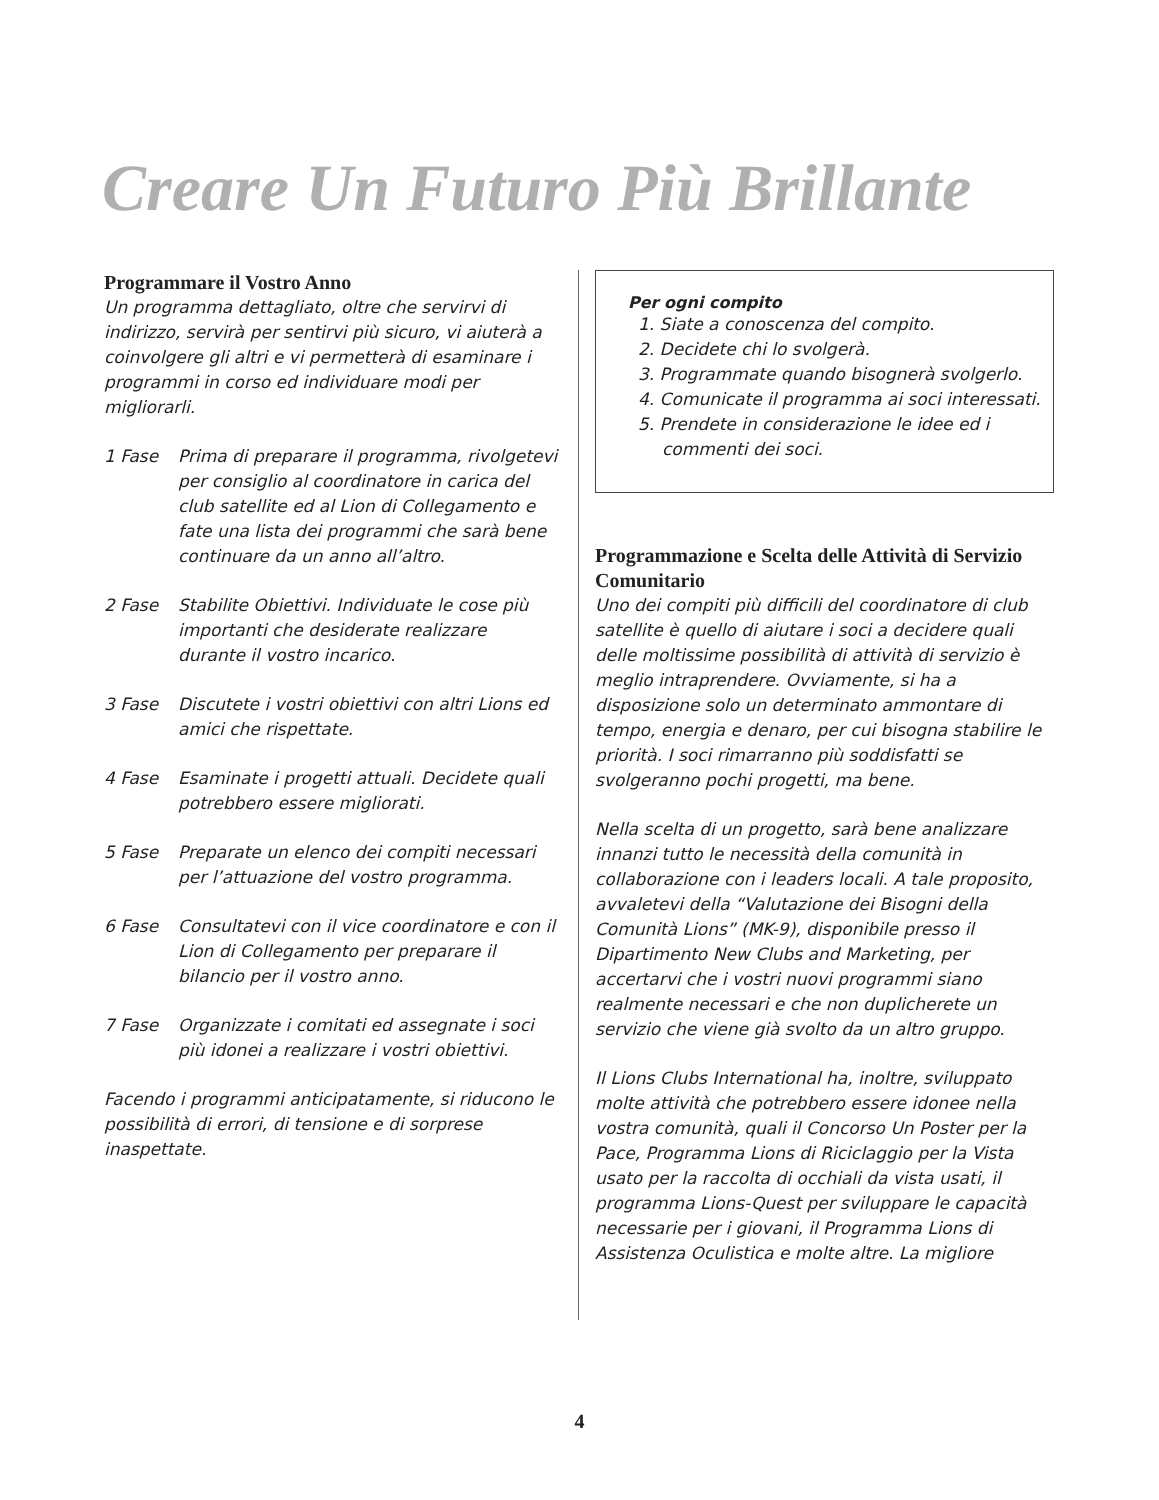Creare Un Futuro Più Brillante
Programmare il Vostro Anno
Un programma dettagliato, oltre che servirvi di indirizzo, servirà per sentirvi più sicuro, vi aiuterà a coinvolgere gli altri e vi permetterà di esaminare i programmi in corso ed individuare modi per migliorarli.
1 Fase Prima di preparare il programma, rivolgetevi per consiglio al coordinatore in carica del club satellite ed al Lion di Collegamento e fate una lista dei programmi che sarà bene continuare da un anno all’altro.
2 Fase Stabilite Obiettivi. Individuate le cose più importanti che desiderate realizzare durante il vostro incarico.
3 Fase Discutete i vostri obiettivi con altri Lions ed amici che rispettate.
4 Fase Esaminate i progetti attuali. Decidete quali potrebbero essere migliorati.
5 Fase Preparate un elenco dei compiti necessari per l’attuazione del vostro programma.
6 Fase Consultatevi con il vice coordinatore e con il Lion di Collegamento per preparare il bilancio per il vostro anno.
7 Fase Organizzate i comitati ed assegnate i soci più idonei a realizzare i vostri obiettivi.
Facendo i programmi anticipatamente, si riducono le possibilità di errori, di tensione e di sorprese inaspettate.
Per ogni compito
1. Siate a conoscenza del compito.
2. Decidete chi lo svolgerà.
3. Programmate quando bisognerà svolgerlo.
4. Comunicate il programma ai soci interessati.
5. Prendete in considerazione le idee ed i commenti dei soci.
Programmazione e Scelta delle Attività di Servizio Comunitario
Uno dei compiti più difficili del coordinatore di club satellite è quello di aiutare i soci a decidere quali delle moltissime possibilità di attività di servizio è meglio intraprendere. Ovviamente, si ha a disposizione solo un determinato ammontare di tempo, energia e denaro, per cui bisogna stabilire le priorità. I soci rimarranno più soddisfatti se svolgeranno pochi progetti, ma bene.
Nella scelta di un progetto, sarà bene analizzare innanzi tutto le necessità della comunità in collaborazione con i leaders locali. A tale proposito, avvaletevi della “Valutazione dei Bisogni della Comunità Lions” (MK-9), disponibile presso il Dipartimento New Clubs and Marketing, per accertarvi che i vostri nuovi programmi siano realmente necessari e che non duplicherete un servizio che viene già svolto da un altro gruppo.
Il Lions Clubs International ha, inoltre, sviluppato molte attività che potrebbero essere idonee nella vostra comunità, quali il Concorso Un Poster per la Pace, Programma Lions di Riciclaggio per la Vista usato per la raccolta di occhiali da vista usati, il programma Lions-Quest per sviluppare le capacità necessarie per i giovani, il Programma Lions di Assistenza Oculistica e molte altre. La migliore
4